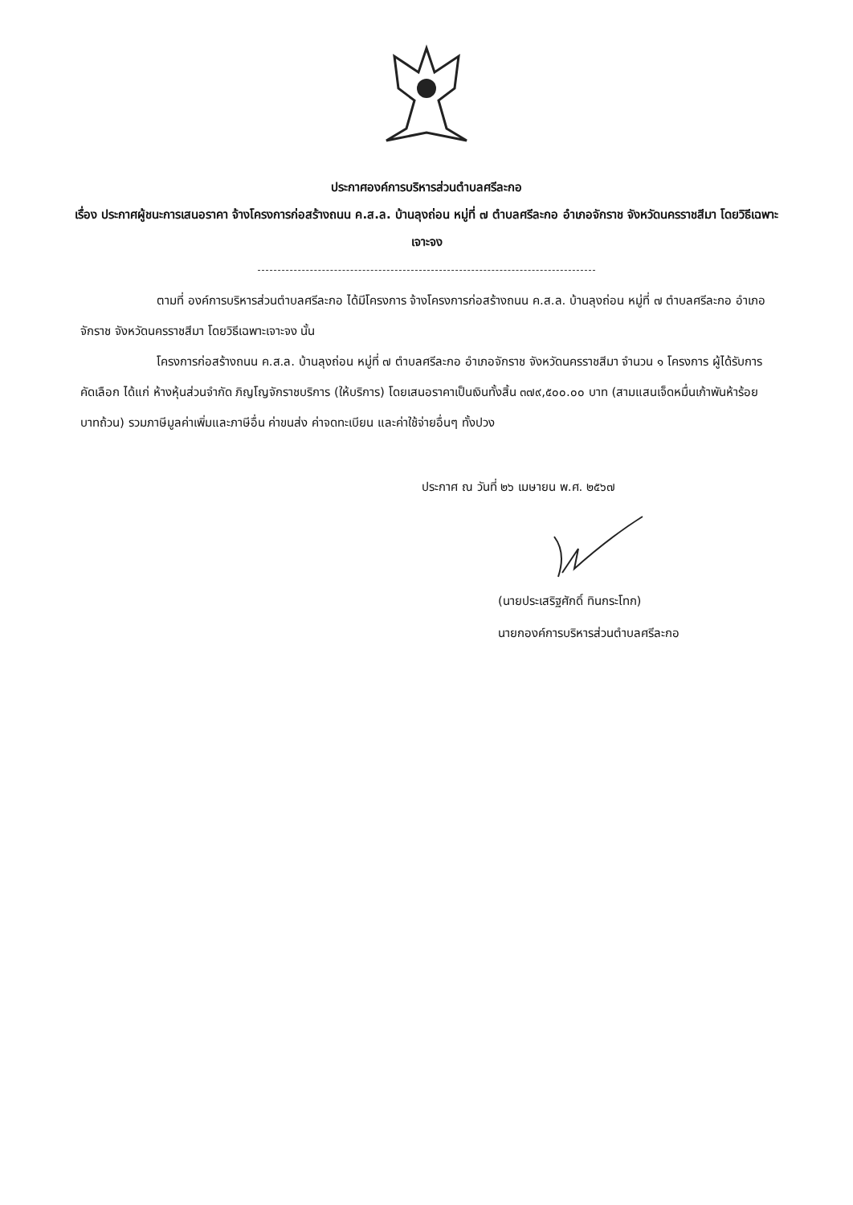ประกาศองค์การบริหารส่วนตำบลศรีละกอ
เรื่อง ประกาศผู้ชนะการเสนอราคา จ้างโครงการก่อสร้างถนน ค.ส.ล. บ้านลุงถ่อน หมู่ที่ ๗ ตำบลศรีละกอ อำเภอจักราช จังหวัดนครราชสีมา โดยวิธีเฉพาะเจาะจง
ตามที่ องค์การบริหารส่วนตำบลศรีละกอ ได้มีโครงการ จ้างโครงการก่อสร้างถนน ค.ส.ล. บ้านลุงถ่อน หมู่ที่ ๗ ตำบลศรีละกอ อำเภอจักราช จังหวัดนครราชสีมา โดยวิธีเฉพาะเจาะจง นั้น
โครงการก่อสร้างถนน ค.ส.ล. บ้านลุงถ่อน หมู่ที่ ๗ ตำบลศรีละกอ อำเภอจักราช จังหวัดนครราชสีมา จำนวน ๑ โครงการ ผู้ได้รับการคัดเลือก ได้แก่ ห้างหุ้นส่วนจำกัด ภิญโญจักราชบริการ (ให้บริการ) โดยเสนอราคาเป็นเงินทั้งสิ้น ๓๗๙,๕๐๐.๐๐ บาท (สามแสนเจ็ดหมื่นเก้าพันห้าร้อยบาทถ้วน) รวมภาษีมูลค่าเพิ่มและภาษีอื่น ค่าขนส่ง ค่าจดทะเบียน และค่าใช้จ่ายอื่นๆ ทั้งปวง
ประกาศ ณ วันที่ ๒๖ เมษายน พ.ศ. ๒๕๖๗
(นายประเสริฐศักดิ์ ทินกระโทก)
นายกองค์การบริหารส่วนตำบลศรีละกอ